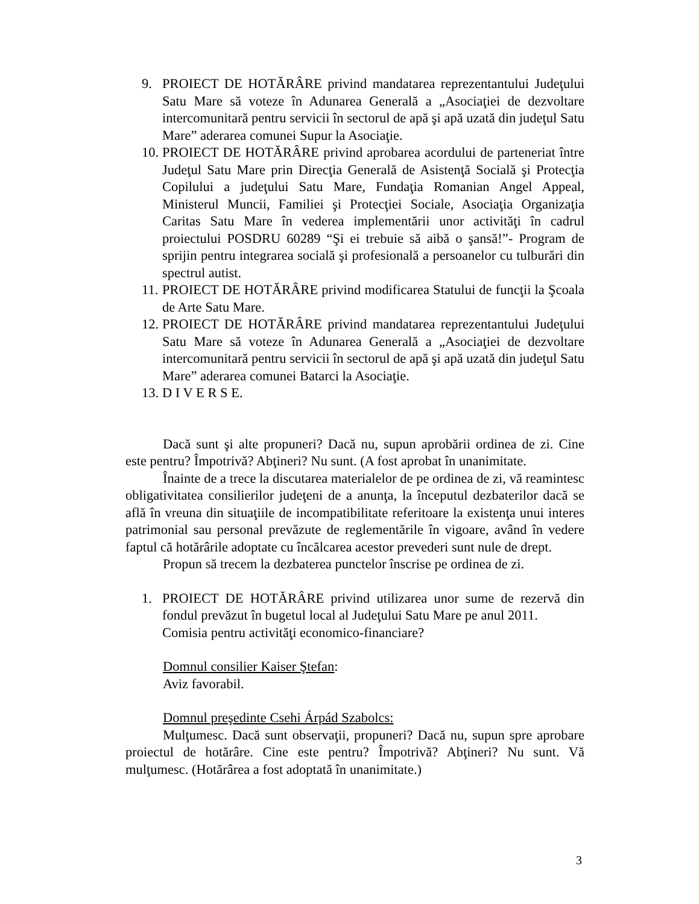9. PROIECT DE HOTĂRÂRE privind mandatarea reprezentantului Judeţului Satu Mare să voteze în Adunarea Generală a „Asociaţiei de dezvoltare intercomunitară pentru servicii în sectorul de apă şi apă uzată din judeţul Satu Mare” aderarea comunei Supur la Asociaţie.
10. PROIECT DE HOTĂRÂRE privind aprobarea acordului de parteneriat între Judeţul Satu Mare prin Direcţia Generală de Asistenţă Socială şi Protecţia Copilului a judeţului Satu Mare, Fundaţia Romanian Angel Appeal, Ministerul Muncii, Familiei şi Protecţiei Sociale, Asociaţia Organizaţia Caritas Satu Mare în vederea implementării unor activităţi în cadrul proiectului POSDRU 60289 “Şi ei trebuie să aibă o şansă!”- Program de sprijin pentru integrarea socială şi profesională a persoanelor cu tulburări din spectrul autist.
11. PROIECT DE HOTĂRÂRE privind modificarea Statului de funcţii la Şcoala de Arte Satu Mare.
12. PROIECT DE HOTĂRÂRE privind mandatarea reprezentantului Judeţului Satu Mare să voteze în Adunarea Generală a „Asociaţiei de dezvoltare intercomunitară pentru servicii în sectorul de apă şi apă uzată din judeţul Satu Mare” aderarea comunei Batarci la Asociaţie.
13. D I V E R S E.
Dacă sunt şi alte propuneri? Dacă nu, supun aprobării ordinea de zi. Cine este pentru? Împotrivă? Abţineri? Nu sunt. (A fost aprobat în unanimitate.
Înainte de a trece la discutarea materialelor de pe ordinea de zi, vă reamintesc obligativitatea consilierilor judeţeni de a anunţa, la începutul dezbaterilor dacă se află în vreuna din situaţiile de incompatibilitate referitoare la existenţa unui interes patrimonial sau personal prevăzute de reglementările în vigoare, având în vedere faptul că hotărârile adoptate cu încălcarea acestor prevederi sunt nule de drept.
Propun să trecem la dezbaterea punctelor înscrise pe ordinea de zi.
1. PROIECT DE HOTĂRÂRE privind utilizarea unor sume de rezervă din fondul prevăzut în bugetul local al Judeţului Satu Mare pe anul 2011.
Comisia pentru activităţi economico-financiare?
Domnul consilier Kaiser Ştefan:
Aviz favorabil.
Domnul preşedinte Csehi Árpád Szabolcs:
Mulţumesc. Dacă sunt observaţii, propuneri? Dacă nu, supun spre aprobare proiectul de hotărâre. Cine este pentru? Împotrivă? Abţineri? Nu sunt. Vă mulţumesc. (Hotărârea a fost adoptată în unanimitate.)
3